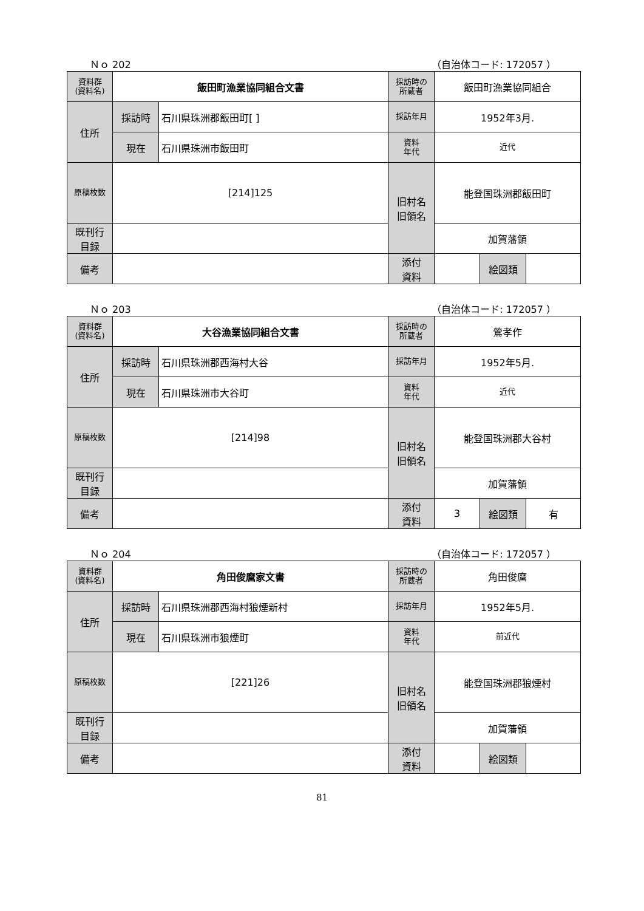Ｎｏ 202 （自治体コード: 172057 ）
| 資料群 (資料名) | 飯田町漁業協同組合文書 | | 採訪時の 所蔵者 | 飯田町漁業協同組合 | | |
| 住所 | 採訪時 | 石川県珠洲郡飯田町[ ] | 採訪年月 | 1952年3月. | | |
| | 現在 | 石川県珠洲市飯田町 | 資料 年代 | 近代 | | |
| 原稿枚数 | [214]125 | | 旧村名 旧領名 | 能登国珠洲郡飯田町 | | |
| 既刊行 目録 | | | | 加賀藩領 | | |
| 備考 | | | | | | |
| | | | 添付 資料 | | 絵図類 | |
Ｎｏ 203 （自治体コード: 172057 ）
| 資料群 (資料名) | 大谷漁業協同組合文書 | | 採訪時の 所蔵者 | 鶯孝作 | | |
| 住所 | 採訪時 | 石川県珠洲郡西海村大谷 | 採訪年月 | 1952年5月. | | |
| | 現在 | 石川県珠洲市大谷町 | 資料 年代 | 近代 | | |
| 原稿枚数 | [214]98 | | 旧村名 旧領名 | 能登国珠洲郡大谷村 | | |
| 既刊行 目録 | | | | 加賀藩領 | | |
| 備考 | | | | | | |
| | | | 添付 資料 | 3 | 絵図類 | 有 |
Ｎｏ 204 （自治体コード: 172057 ）
| 資料群 (資料名) | 角田俊麿家文書 | | 採訪時の 所蔵者 | 角田俊麿 | | |
| 住所 | 採訪時 | 石川県珠洲郡西海村狼煙新村 | 採訪年月 | 1952年5月. | | |
| | 現在 | 石川県珠洲市狼煙町 | 資料 年代 | 前近代 | | |
| 原稿枚数 | [221]26 | | 旧村名 旧領名 | 能登国珠洲郡狼煙村 | | |
| 既刊行 目録 | | | | 加賀藩領 | | |
| 備考 | | | | | | |
| | | | 添付 資料 | | 絵図類 | |
81